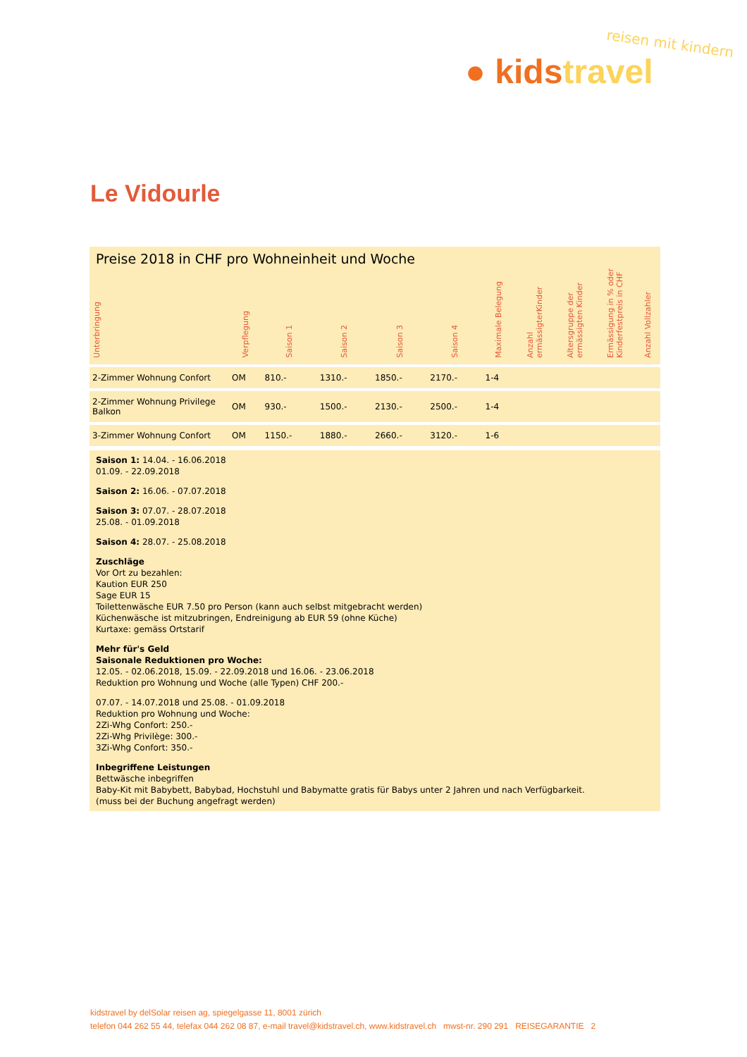reisen mit kindern
● kids travel
Le Vidourle
Preise 2018 in CHF pro Wohneinheit und Woche
| Unterbringung | Verpflegung | Saison 1 | Saison 2 | Saison 3 | Saison 4 | Maximale Belegung | Anzahl ermässigterKinder | Altersgruppe der ermässigten Kinder | Ermässigung in % oder Kinderfestpreis in CHF | Anzahl Vollzahler |
| --- | --- | --- | --- | --- | --- | --- | --- | --- | --- | --- |
| 2-Zimmer Wohnung Confort | OM | 810.- | 1310.- | 1850.- | 2170.- | 1-4 | | | | |
| 2-Zimmer Wohnung Privilege Balkon | OM | 930.- | 1500.- | 2130.- | 2500.- | 1-4 | | | | |
| 3-Zimmer Wohnung Confort | OM | 1150.- | 1880.- | 2660.- | 3120.- | 1-6 | | | | |
Saison 1: 14.04. - 16.06.2018
01.09. - 22.09.2018
Saison 2: 16.06. - 07.07.2018
Saison 3: 07.07. - 28.07.2018
25.08. - 01.09.2018
Saison 4: 28.07. - 25.08.2018
Zuschläge
Vor Ort zu bezahlen:
Kaution EUR 250
Sage EUR 15
Toilettenwäsche EUR 7.50 pro Person (kann auch selbst mitgebracht werden)
Küchenwäsche ist mitzubringen, Endreinigung ab EUR 59 (ohne Küche)
Kurtaxe: gemäss Ortstarif
Mehr für's Geld
Saisonale Reduktionen pro Woche:
12.05. - 02.06.2018, 15.09. - 22.09.2018 und 16.06. - 23.06.2018
Reduktion pro Wohnung und Woche (alle Typen) CHF 200.-
07.07. - 14.07.2018 und 25.08. - 01.09.2018
Reduktion pro Wohnung und Woche:
2Zi-Whg Confort: 250.-
2Zi-Whg Privilège: 300.-
3Zi-Whg Confort: 350.-
Inbegriffene Leistungen
Bettwäsche inbegriffen
Baby-Kit mit Babybett, Babybad, Hochstuhl und Babymatte gratis für Babys unter 2 Jahren und nach Verfügbarkeit.
(muss bei der Buchung angefragt werden)
kidstravel by delSolar reisen ag, spiegelgasse 11, 8001 zürich
telefon 044 262 55 44, telefax 044 262 08 87, e-mail travel@kidstravel.ch, www.kidstravel.ch mwst-nr. 290 291 REISEGARANTIE 2